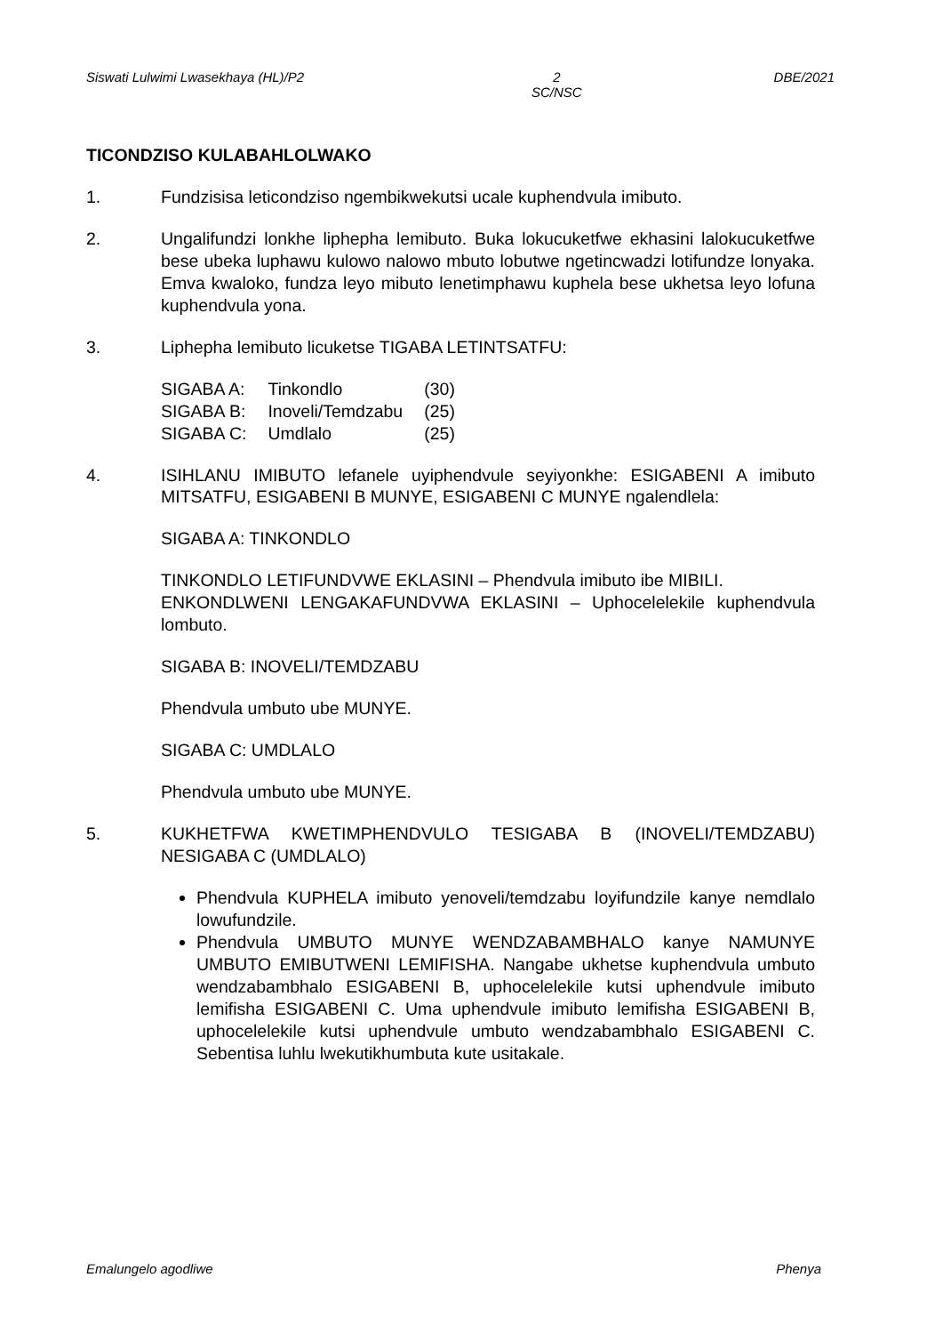Siswati Lulwimi Lwasekhaya (HL)/P2 2
SC/NSC DBE/2021
TICONDZISO KULABAHLOLWAKO
1. Fundzisisa leticondziso ngembikwekutsi ucale kuphendvula imibuto.
2. Ungalifundzi lonkhe liphepha lemibuto. Buka lokucuketfwe ekhasini lalokucuketfwe bese ubeka luphawu kulowo nalowo mbuto lobutwe ngetincwadzi lotifundze lonyaka. Emva kwaloko, fundza leyo mibuto lenetimphawu kuphela bese ukhetsa leyo lofuna kuphendvula yona.
3. Liphepha lemibuto licuketse TIGABA LETINTSATFU:
| SIGABA A: | Tinkondlo | (30) |
| SIGABA B: | Inoveli/Temdzabu | (25) |
| SIGABA C: | Umdlalo | (25) |
4. ISIHLANU IMIBUTO lefanele uyiphendvule seyiyonkhe: ESIGABENI A imibuto MITSATFU, ESIGABENI B MUNYE, ESIGABENI C MUNYE ngalendlela:
SIGABA A: TINKONDLO
TINKONDLO LETIFUNDVWE EKLASINI – Phendvula imibuto ibe MIBILI.
ENKONDLWENI LENGAKAFUNDVWA EKLASINI – Uphocelelekile kuphendvula lombuto.
SIGABA B: INOVELI/TEMDZABU
Phendvula umbuto ube MUNYE.
SIGABA C: UMDLALO
Phendvula umbuto ube MUNYE.
5. KUKHETFWA KWETIMPHENDVULO TESIGABA B (INOVELI/TEMDZABU) NESIGABA C (UMDLALO)
Phendvula KUPHELA imibuto yenoveli/temdzabu loyifundzile kanye nemdlalo lowufundzile.
Phendvula UMBUTO MUNYE WENDZABAMBHALO kanye NAMUNYE UMBUTO EMIBUTWENI LEMIFISHA. Nangabe ukhetse kuphendvula umbuto wendzabambhalo ESIGABENI B, uphocelelekile kutsi uphendvule imibuto lemifisha ESIGABENI C. Uma uphendvule imibuto lemifisha ESIGABENI B, uphocelelekile kutsi uphendvule umbuto wendzabambhalo ESIGABENI C. Sebentisa luhlu lwekutikhumbuta kute usitakale.
Emalungelo agodliwe Phenya